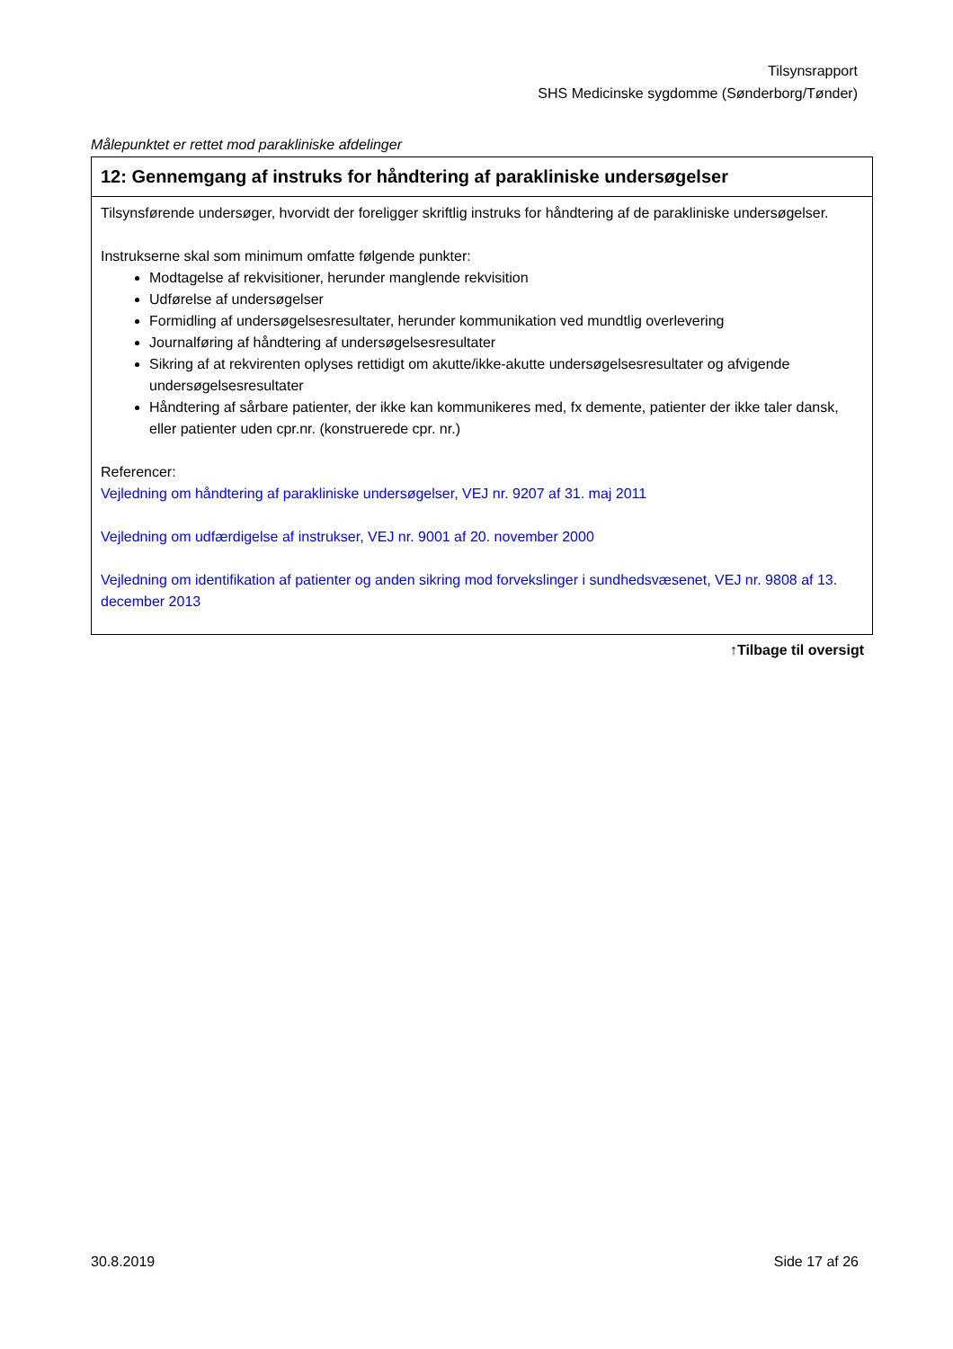Tilsynsrapport
SHS Medicinske sygdomme (Sønderborg/Tønder)
Målepunktet er rettet mod parakliniske afdelinger
| 12: Gennemgang af instruks for håndtering af parakliniske undersøgelser |
| --- |
| Tilsynsførende undersøger, hvorvidt der foreligger skriftlig instruks for håndtering af de parakliniske undersøgelser. Instrukserne skal som minimum omfatte følgende punkter: Modtagelse af rekvisitioner, herunder manglende rekvisition Udførelse af undersøgelser Formidling af undersøgelsesresultater, herunder kommunikation ved mundtlig overlevering Journalføring af håndtering af undersøgelsesresultater Sikring af at rekvirenten oplyses rettidigt om akutte/ikke-akutte undersøgelsesresultater og afvigende undersøgelsesresultater Håndtering af sårbare patienter, der ikke kan kommunikeres med, fx demente, patienter der ikke taler dansk, eller patienter uden cpr.nr. (konstruerede cpr. nr.) Referencer: Vejledning om håndtering af parakliniske undersøgelser, VEJ nr. 9207 af 31. maj 2011 Vejledning om udfærdigelse af instrukser, VEJ nr. 9001 af 20. november 2000 Vejledning om identifikation af patienter og anden sikring mod forvekslinger i sundhedsvæsenet, VEJ nr. 9808 af 13. december 2013 |
↑Tilbage til oversigt
30.8.2019 Side 17 af 26